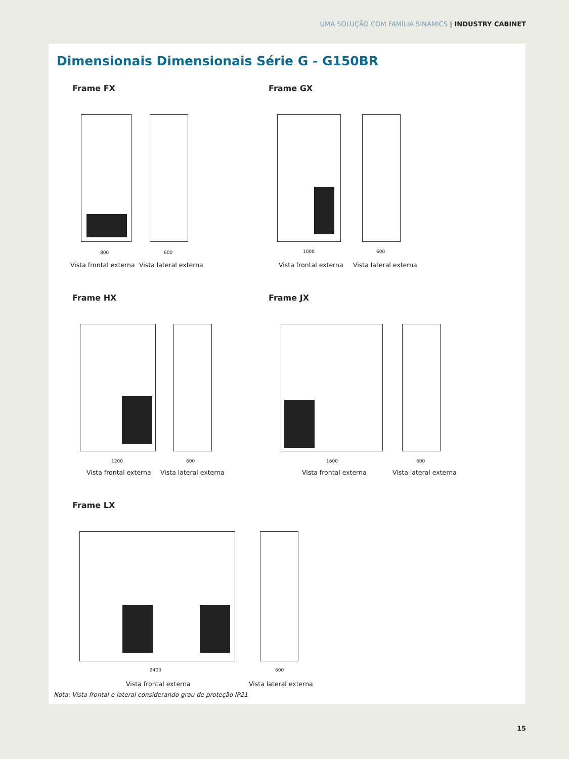UMA SOLUÇÃO COM FAMÍLIA SINAMICS | INDUSTRY CABINET
Dimensionais Dimensionais Série G - G150BR
Frame FX
800 600
Vista frontal externa Vista lateral externa
Frame GX
1000 600
Vista frontal externa Vista lateral externa
Frame HX
1200 600
Vista frontal externa Vista lateral externa
Frame JX
1600 600
Vista frontal externa Vista lateral externa
Frame LX
2400 600
Vista frontal externa Vista lateral externa
Nota: Vista frontal e lateral considerando grau de proteção IP21
15